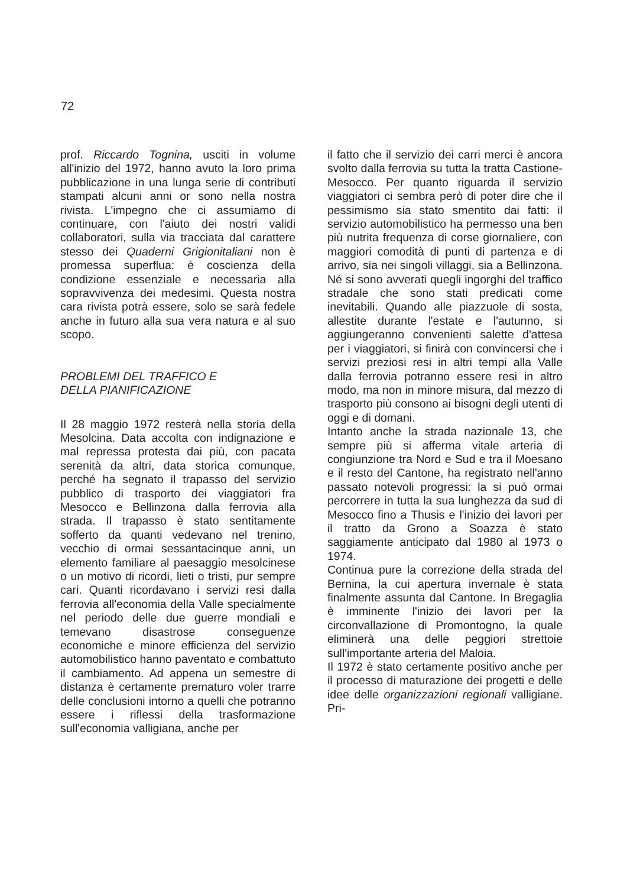72
prof. Riccardo Tognina, usciti in volume all'inizio del 1972, hanno avuto la loro prima pubblicazione in una lunga serie di contributi stampati alcuni anni or sono nella nostra rivista. L'impegno che ci assumiamo di continuare, con l'aiuto dei nostri validi collaboratori, sulla via tracciata dal carattere stesso dei Quaderni Grigionitaliani non è promessa superflua: è coscienza della condizione essenziale e necessaria alla sopravvivenza dei medesimi. Questa nostra cara rivista potrà essere, solo se sarà fedele anche in futuro alla sua vera natura e al suo scopo.
PROBLEMI DEL TRAFFICO E
DELLA PIANIFICAZIONE
Il 28 maggio 1972 resterà nella storia della Mesolcina. Data accolta con indignazione e mal repressa protesta dai più, con pacata serenità da altri, data storica comunque, perché ha segnato il trapasso del servizio pubblico di trasporto dei viaggiatori fra Mesocco e Bellinzona dalla ferrovia alla strada. Il trapasso è stato sentitamente sofferto da quanti vedevano nel trenino, vecchio di ormai sessantacinque anni, un elemento familiare al paesaggio mesolcinese o un motivo di ricordi, lieti o tristi, pur sempre cari. Quanti ricordavano i servizi resi dalla ferrovia all'economia della Valle specialmente nel periodo delle due guerre mondiali e temevano disastrose conseguenze economiche e minore efficienza del servizio automobilistico hanno paventato e combattuto il cambiamento. Ad appena un semestre di distanza è certamente prematuro voler trarre delle conclusioni intorno a quelli che potranno essere i riflessi della trasformazione sull'economia valligiana, anche per
il fatto che il servizio dei carri merci è ancora svolto dalla ferrovia su tutta la tratta Castione-Mesocco. Per quanto riguarda il servizio viaggiatori ci sembra però di poter dire che il pessimismo sia stato smentito dai fatti: il servizio automobilistico ha permesso una ben più nutrita frequenza di corse giornaliere, con maggiori comodità di punti di partenza e di arrivo, sia nei singoli villaggi, sia a Bellinzona. Né si sono avverati quegli ingorghi del traffico stradale che sono stati predicati come inevitabili. Quando alle piazzuole di sosta, allestite durante l'estate e l'autunno, si aggiungeranno convenienti salette d'attesa per i viaggiatori, si finirà con convincersi che i servizi preziosi resi in altri tempi alla Valle dalla ferrovia potranno essere resi in altro modo, ma non in minore misura, dal mezzo di trasporto più consono ai bisogni degli utenti di oggi e di domani.
Intanto anche la strada nazionale 13, che sempre più si afferma vitale arteria di congiunzione tra Nord e Sud e tra il Moesano e il resto del Cantone, ha registrato nell'anno passato notevoli progressi: la si può ormai percorrere in tutta la sua lunghezza da sud di Mesocco fino a Thusis e l'inizio dei lavori per il tratto da Grono a Soazza è stato saggiamente anticipato dal 1980 al 1973 o 1974.
Continua pure la correzione della strada del Bernina, la cui apertura invernale è stata finalmente assunta dal Cantone. In Bregaglia è imminente l'inizio dei lavori per la circonvallazione di Promontogno, la quale eliminerà una delle peggiori strettoie sull'importante arteria del Maloia.
Il 1972 è stato certamente positivo anche per il processo di maturazione dei progetti e delle idee delle organizzazioni regionali valligiane. Pri-